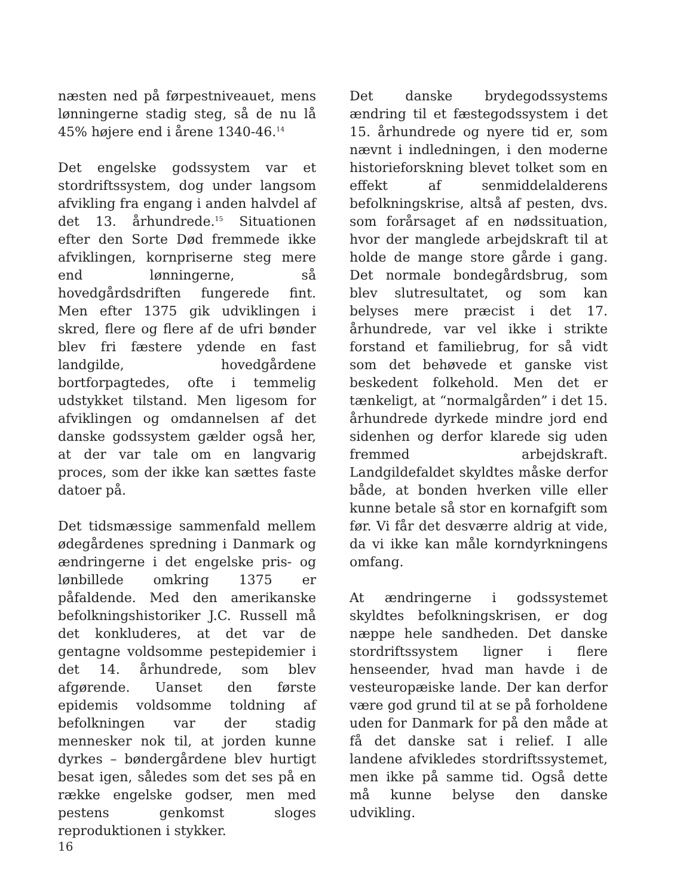næsten ned på førpestniveauet, mens lønningerne stadig steg, så de nu lå 45% højere end i årene 1340-46.<sup>14</sup>
Det engelske godssystem var et stordriftssystem, dog under langsom afvikling fra engang i anden halvdel af det 13. århundrede.<sup>15</sup> Situationen efter den Sorte Død fremmede ikke afviklingen, kornpriserne steg mere end lønningerne, så hovedgårdsdriften fungerede fint. Men efter 1375 gik udviklingen i skred, flere og flere af de ufri bønder blev fri fæstere ydende en fast landgilde, hovedgårdene bortforpagtedes, ofte i temmelig udstykket tilstand. Men ligesom for afviklingen og omdannelsen af det danske godssystem gælder også her, at der var tale om en langvarig proces, som der ikke kan sættes faste datoer på.
Det tidsmæssige sammenfald mellem ødegårdenes spredning i Danmark og ændringerne i det engelske pris- og lønbillede omkring 1375 er påfaldende. Med den amerikanske befolkningshistoriker J.C. Russell må det konkluderes, at det var de gentagne voldsomme pestepidemier i det 14. århundrede, som blev afgørende. Uanset den første epidemis voldsomme toldning af befolkningen var der stadig mennesker nok til, at jorden kunne dyrkes – bøndergårdene blev hurtigt besat igen, således som det ses på en række engelske godser, men med pestens genkomst sloges reproduktionen i stykker.
Det danske brydegodssystems ændring til et fæstegodssystem i det 15. århundrede og nyere tid er, som nævnt i indledningen, i den moderne historieforskning blevet tolket som en effekt af senmiddelalderens befolkningskrise, altså af pesten, dvs. som forårsaget af en nødssituation, hvor der manglede arbejdskraft til at holde de mange store gårde i gang. Det normale bondegårdsbrug, som blev slutresultatet, og som kan belyses mere præcist i det 17. århundrede, var vel ikke i strikte forstand et familiebrug, for så vidt som det behøvede et ganske vist beskedent folkehold. Men det er tænkeligt, at “normalgården” i det 15. århundrede dyrkede mindre jord end sidenhen og derfor klarede sig uden fremmed arbejdskraft. Landgildefaldet skyldtes måske derfor både, at bonden hverken ville eller kunne betale så stor en kornafgift som før. Vi får det desværre aldrig at vide, da vi ikke kan måle korndyrkningens omfang.
At ændringerne i godssystemet skyldtes befolkningskrisen, er dog næppe hele sandheden. Det danske stordriftssystem ligner i flere henseender, hvad man havde i de vesteuropæiske lande. Der kan derfor være god grund til at se på forholdene uden for Danmark for på den måde at få det danske sat i relief. I alle landene afvikledes stordriftssystemet, men ikke på samme tid. Også dette må kunne belyse den danske udvikling.
16